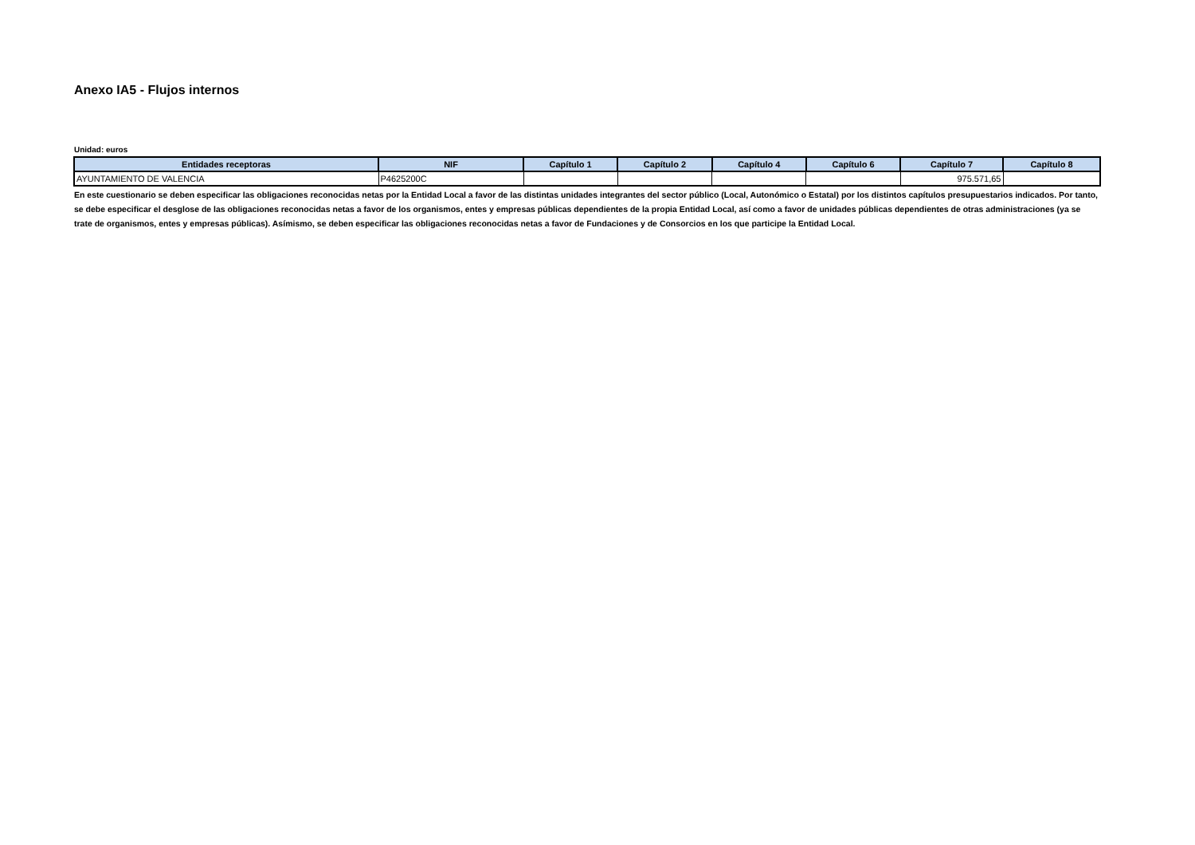Anexo IA5 - Flujos internos
Unidad: euros
| Entidades receptoras | NIF | Capítulo 1 | Capítulo 2 | Capítulo 4 | Capítulo 6 | Capítulo 7 | Capítulo 8 |
| --- | --- | --- | --- | --- | --- | --- | --- |
| AYUNTAMIENTO DE VALENCIA | P4625200C | | | | | 975.571,65 | |
En este cuestionario se deben especificar las obligaciones reconocidas netas por la Entidad Local a favor de las distintas unidades integrantes del sector público (Local, Autonómico o Estatal) por los distintos capítulos presupuestarios indicados. Por tanto, se debe especificar el desglose de las obligaciones reconocidas netas a favor de los organismos, entes y empresas públicas dependientes de la propia Entidad Local, así como a favor de unidades públicas dependientes de otras administraciones (ya se trate de organismos, entes y empresas públicas). Asímismo, se deben especificar las obligaciones reconocidas netas a favor de Fundaciones y de Consorcios en los que participe la Entidad Local.